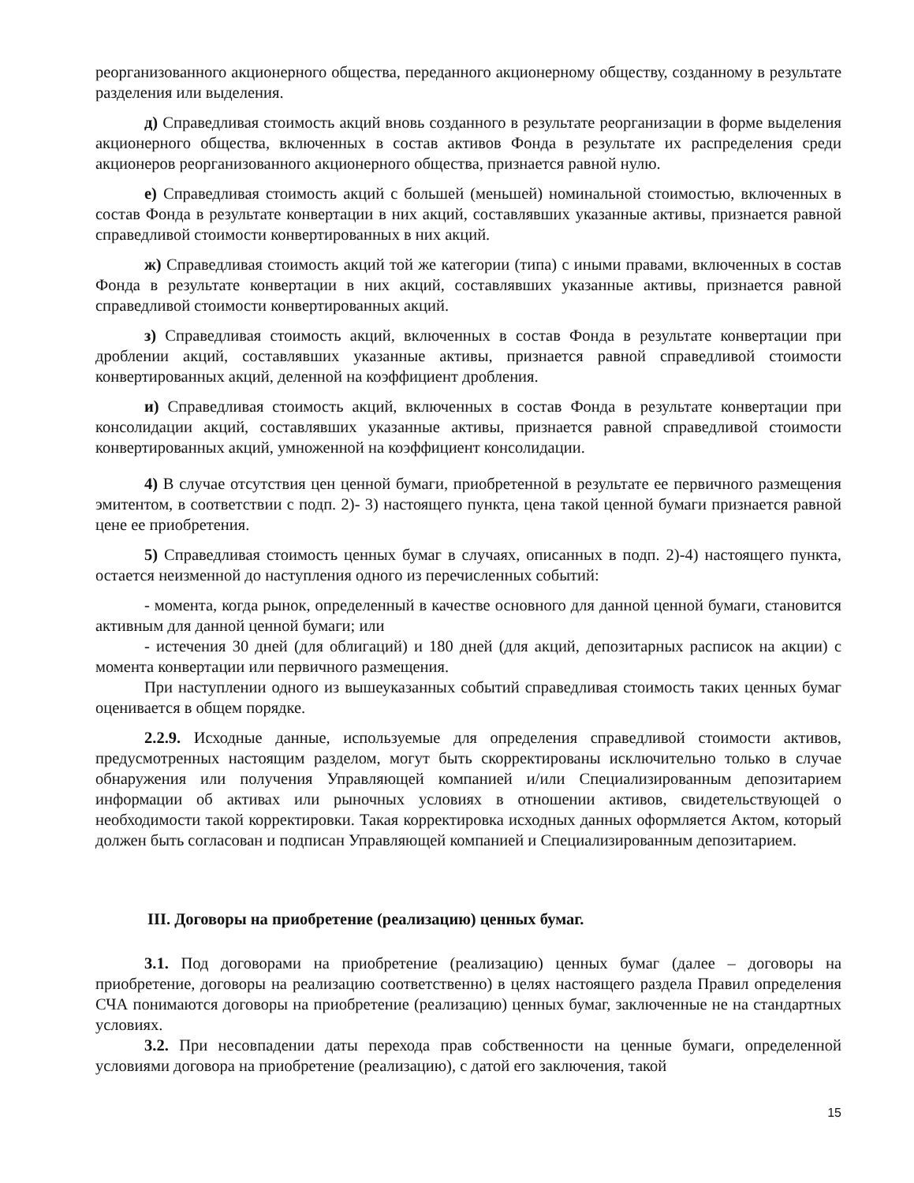реорганизованного акционерного общества, переданного акционерному обществу, созданному в результате разделения или выделения.
д) Справедливая стоимость акций вновь созданного в результате реорганизации в форме выделения акционерного общества, включенных в состав активов Фонда в результате их распределения среди акционеров реорганизованного акционерного общества, признается равной нулю.
е) Справедливая стоимость акций с большей (меньшей) номинальной стоимостью, включенных в состав Фонда в результате конвертации в них акций, составлявших указанные активы, признается равной справедливой стоимости конвертированных в них акций.
ж) Справедливая стоимость акций той же категории (типа) с иными правами, включенных в состав Фонда в результате конвертации в них акций, составлявших указанные активы, признается равной справедливой стоимости конвертированных акций.
з) Справедливая стоимость акций, включенных в состав Фонда в результате конвертации при дроблении акций, составлявших указанные активы, признается равной справедливой стоимости конвертированных акций, деленной на коэффициент дробления.
и) Справедливая стоимость акций, включенных в состав Фонда в результате конвертации при консолидации акций, составлявших указанные активы, признается равной справедливой стоимости конвертированных акций, умноженной на коэффициент консолидации.
4) В случае отсутствия цен ценной бумаги, приобретенной в результате ее первичного размещения эмитентом, в соответствии с подп. 2)- 3) настоящего пункта, цена такой ценной бумаги признается равной цене ее приобретения.
5) Справедливая стоимость ценных бумаг в случаях, описанных в подп. 2)-4) настоящего пункта, остается неизменной до наступления одного из перечисленных событий:
- момента, когда рынок, определенный в качестве основного для данной ценной бумаги, становится активным для данной ценной бумаги; или
- истечения 30 дней (для облигаций) и 180 дней (для акций, депозитарных расписок на акции) с момента конвертации или первичного размещения.
При наступлении одного из вышеуказанных событий справедливая стоимость таких ценных бумаг оценивается в общем порядке.
2.2.9. Исходные данные, используемые для определения справедливой стоимости активов, предусмотренных настоящим разделом, могут быть скорректированы исключительно только в случае обнаружения или получения Управляющей компанией и/или Специализированным депозитарием информации об активах или рыночных условиях в отношении активов, свидетельствующей о необходимости такой корректировки. Такая корректировка исходных данных оформляется Актом, который должен быть согласован и подписан Управляющей компанией и Специализированным депозитарием.
III. Договоры на приобретение (реализацию) ценных бумаг.
3.1. Под договорами на приобретение (реализацию) ценных бумаг (далее – договоры на приобретение, договоры на реализацию соответственно) в целях настоящего раздела Правил определения СЧА понимаются договоры на приобретение (реализацию) ценных бумаг, заключенные не на стандартных условиях.
3.2. При несовпадении даты перехода прав собственности на ценные бумаги, определенной условиями договора на приобретение (реализацию), с датой его заключения, такой
15